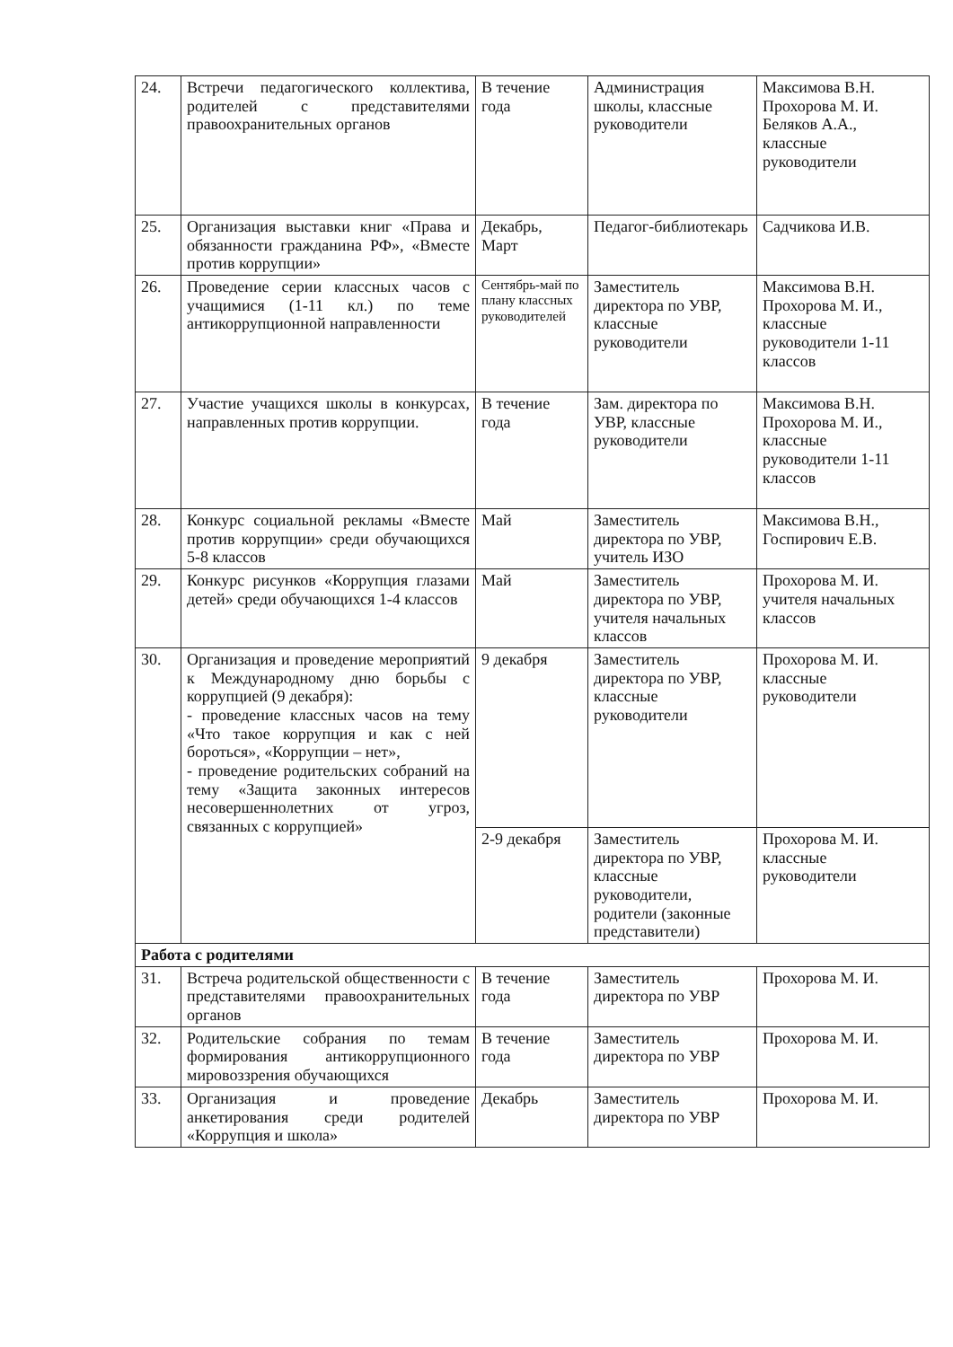| 24. | Встречи педагогического коллектива, родителей с представителями правоохранительных органов | В течение года | Администрация школы, классные руководители | Максимова В.Н. Прохорова М. И. Беляков А.А., классные руководители |
| 25. | Организация выставки книг «Права и обязанности гражданина РФ», «Вместе против коррупции» | Декабрь, Март | Педагог-библиотекарь | Садчикова И.В. |
| 26. | Проведение серии классных часов с учащимися (1-11 кл.) по теме антикоррупционной направленности | Сентябрь-май по плану классных руководителей | Заместитель директора по УВР, классные руководители | Максимова В.Н. Прохорова М. И., классные руководители 1-11 классов |
| 27. | Участие учащихся школы в конкурсах, направленных против коррупции. | В течение года | Зам. директора по УВР, классные руководители | Максимова В.Н. Прохорова М. И., классные руководители 1-11 классов |
| 28. | Конкурс социальной рекламы «Вместе против коррупции» среди обучающихся 5-8 классов | Май | Заместитель директора по УВР, учитель ИЗО | Максимова В.Н., Госпирович Е.В. |
| 29. | Конкурс рисунков «Коррупция глазами детей» среди обучающихся 1-4 классов | Май | Заместитель директора по УВР, учителя начальных классов | Прохорова М. И. учителя начальных классов |
| 30. | Организация и проведение мероприятий к Международному дню борьбы с коррупцией (9 декабря): - проведение классных часов на тему «Что такое коррупция и как с ней бороться», «Коррупции – нет», - проведение родительских собраний на тему «Защита законных интересов несовершеннолетних от угроз, связанных с коррупцией» | 9 декабря | Заместитель директора по УВР, классные руководители | Прохорова М. И. классные руководители |
| | | 2-9 декабря | Заместитель директора по УВР, классные руководители, родители (законные представители) | Прохорова М. И. классные руководители |
| Работа с родителями | | | | |
| 31. | Встреча родительской общественности с представителями правоохранительных органов | В течение года | Заместитель директора по УВР | Прохорова М. И. |
| 32. | Родительские собрания по темам формирования антикоррупционного мировоззрения обучающихся | В течение года | Заместитель директора по УВР | Прохорова М. И. |
| 33. | Организация и проведение анкетирования среди родителей «Коррупция и школа» | Декабрь | Заместитель директора по УВР | Прохорова М. И. |